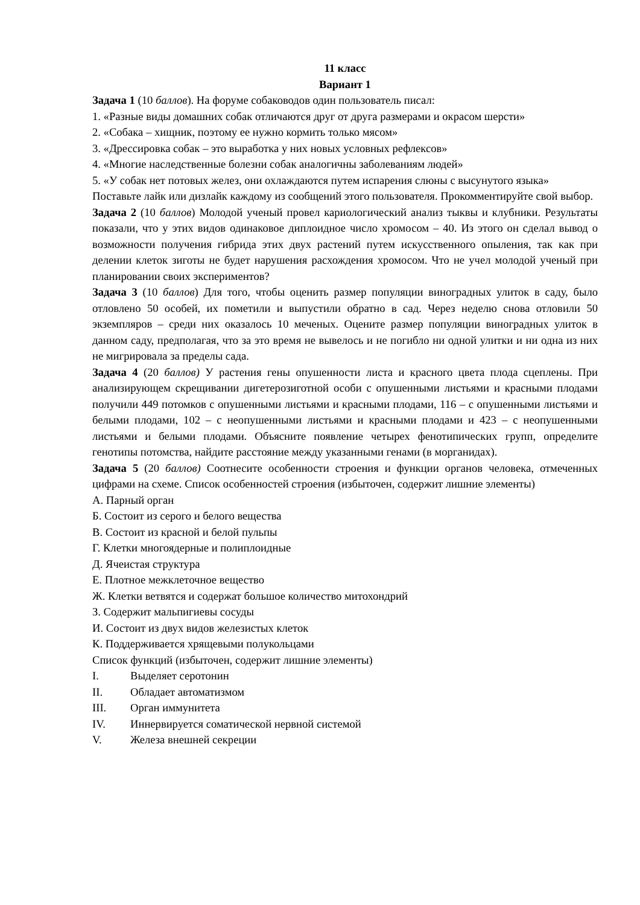11 класс
Вариант 1
Задача 1 (10 баллов). На форуме собаководов один пользователь писал:
1. «Разные виды домашних собак отличаются друг от друга размерами и окрасом шерсти»
2. «Собака – хищник, поэтому ее нужно кормить только мясом»
3. «Дрессировка собак – это выработка у них новых условных рефлексов»
4. «Многие наследственные болезни собак аналогичны заболеваниям людей»
5. «У собак нет потовых желез, они охлаждаются путем испарения слюны с высунутого языка»
Поставьте лайк или дизлайк каждому из сообщений этого пользователя. Прокомментируйте свой выбор.
Задача 2 (10 баллов) Молодой ученый провел кариологический анализ тыквы и клубники. Результаты показали, что у этих видов одинаковое диплоидное число хромосом – 40. Из этого он сделал вывод о возможности получения гибрида этих двух растений путем искусственного опыления, так как при делении клеток зиготы не будет нарушения расхождения хромосом. Что не учел молодой ученый при планировании своих экспериментов?
Задача 3 (10 баллов) Для того, чтобы оценить размер популяции виноградных улиток в саду, было отловлено 50 особей, их пометили и выпустили обратно в сад. Через неделю снова отловили 50 экземпляров – среди них оказалось 10 меченых. Оцените размер популяции виноградных улиток в данном саду, предполагая, что за это время не вывелось и не погибло ни одной улитки и ни одна из них не мигрировала за пределы сада.
Задача 4 (20 баллов) У растения гены опушенности листа и красного цвета плода сцеплены. При анализирующем скрещивании дигетерозиготной особи с опушенными листьями и красными плодами получили 449 потомков с опушенными листьями и красными плодами, 116 – с опушенными листьями и белыми плодами, 102 – с неопушенными листьями и красными плодами и 423 – с неопушенными листьями и белыми плодами. Объясните появление четырех фенотипических групп, определите генотипы потомства, найдите расстояние между указанными генами (в морганидах).
Задача 5 (20 баллов) Соотнесите особенности строения и функции органов человека, отмеченных цифрами на схеме. Список особенностей строения (избыточен, содержит лишние элементы)
А. Парный орган
Б. Состоит из серого и белого вещества
В. Состоит из красной и белой пульпы
Г. Клетки многоядерные и полиплоидные
Д. Ячеистая структура
Е. Плотное межклеточное вещество
Ж. Клетки ветвятся и содержат большое количество митохондрий
З. Содержит мальпигиевы сосуды
И. Состоит из двух видов железистых клеток
К. Поддерживается хрящевыми полукольцами
Список функций (избыточен, содержит лишние элементы)
I. Выделяет серотонин
II. Обладает автоматизмом
III. Орган иммунитета
IV. Иннервируется соматической нервной системой
V. Железа внешней секреции